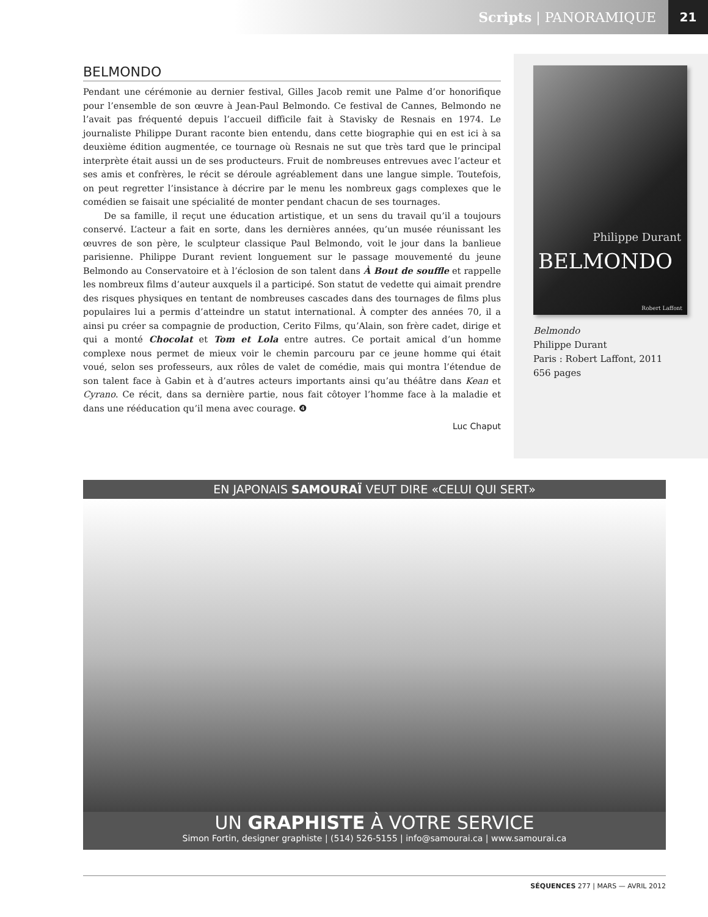Scripts | PANORAMIQUE 21
BELMONDO
Pendant une cérémonie au dernier festival, Gilles Jacob remit une Palme d’or honorifique pour l’ensemble de son œuvre à Jean-Paul Belmondo. Ce festival de Cannes, Belmondo ne l’avait pas fréquenté depuis l’accueil difficile fait à Stavisky de Resnais en 1974. Le journaliste Philippe Durant raconte bien entendu, dans cette biographie qui en est ici à sa deuxième édition augmentée, ce tournage où Resnais ne sut que très tard que le principal interprète était aussi un de ses producteurs. Fruit de nombreuses entrevues avec l’acteur et ses amis et confrères, le récit se déroule agréablement dans une langue simple. Toutefois, on peut regretter l’insistance à décrire par le menu les nombreux gags complexes que le comédien se faisait une spécialité de monter pendant chacun de ses tournages.
De sa famille, il reçut une éducation artistique, et un sens du travail qu’il a toujours conservé. L’acteur a fait en sorte, dans les dernières années, qu’un musée réunissant les œuvres de son père, le sculpteur classique Paul Belmondo, voit le jour dans la banlieue parisienne. Philippe Durant revient longuement sur le passage mouvementé du jeune Belmondo au Conservatoire et à l’éclosion de son talent dans À Bout de souffle et rappelle les nombreux films d’auteur auxquels il a participé. Son statut de vedette qui aimait prendre des risques physiques en tentant de nombreuses cascades dans des tournages de films plus populaires lui a permis d’atteindre un statut international. À compter des années 70, il a ainsi pu créer sa compagnie de production, Cerito Films, qu’Alain, son frère cadet, dirige et qui a monté Chocolat et Tom et Lola entre autres. Ce portait amical d’un homme complexe nous permet de mieux voir le chemin parcouru par ce jeune homme qui était voué, selon ses professeurs, aux rôles de valet de comédie, mais qui montra l’étendue de son talent face à Gabin et à d’autres acteurs importants ainsi qu’au théâtre dans Kean et Cyrano. Ce récit, dans sa dernière partie, nous fait côtoyer l’homme face à la maladie et dans une rééducation qu’il mena avec courage. ❹
Luc Chaput
Philippe Durant
BELMONDO
Robert Laffont
Belmondo
Philippe Durant
Paris : Robert Laffont, 2011
656 pages
EN JAPONAIS SAMOURAÏ VEUT DIRE «CELUI QUI SERT»
UN GRAPHISTE À VOTRE SERVICE
Simon Fortin, designer graphiste | (514) 526-5155 | info@samourai.ca | www.samourai.ca
SÉQUENCES 277 | MARS — AVRIL 2012